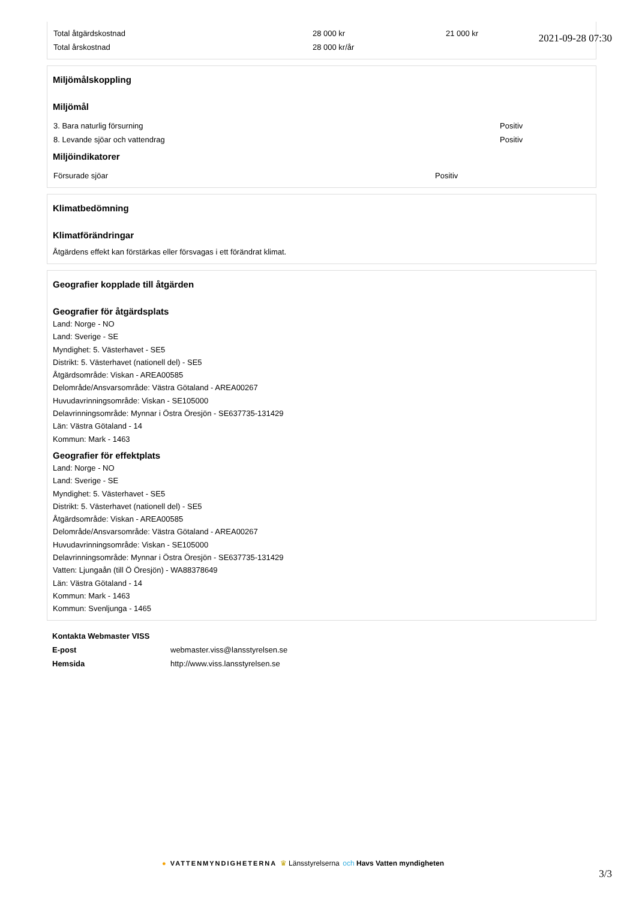2021-09-28 07:30
| Total åtgärdskostnad | 28 000 kr | 21 000 kr |
| Total årskostnad | 28 000 kr/år | |
Miljömålskoppling
Miljömål
| 3. Bara naturlig försurning | Positiv |
| 8. Levande sjöar och vattendrag | Positiv |
Miljöindikatorer
| Försurade sjöar | Positiv |
Klimatbedömning
Klimatförändringar
Åtgärdens effekt kan förstärkas eller försvagas i ett förändrat klimat.
Geografier kopplade till åtgärden
Geografier för åtgärdsplats
Land: Norge - NO
Land: Sverige - SE
Myndighet: 5. Västerhavet - SE5
Distrikt: 5. Västerhavet (nationell del) - SE5
Åtgärdsområde: Viskan - AREA00585
Delområde/Ansvarsområde: Västra Götaland - AREA00267
Huvudavrinningsområde: Viskan - SE105000
Delavrinningsområde: Mynnar i Östra Öresjön - SE637735-131429
Län: Västra Götaland - 14
Kommun: Mark - 1463
Geografier för effektplats
Land: Norge - NO
Land: Sverige - SE
Myndighet: 5. Västerhavet - SE5
Distrikt: 5. Västerhavet (nationell del) - SE5
Åtgärdsområde: Viskan - AREA00585
Delområde/Ansvarsområde: Västra Götaland - AREA00267
Huvudavrinningsområde: Viskan - SE105000
Delavrinningsområde: Mynnar i Östra Öresjön - SE637735-131429
Vatten: Ljungaån (till Ö Öresjön) - WA88378649
Län: Västra Götaland - 14
Kommun: Mark - 1463
Kommun: Svenljunga - 1465
| Kontakta Webmaster VISS | |
| E-post | webmaster.viss@lansstyrelsen.se |
| Hemsida | http://www.viss.lansstyrelsen.se |
● VATTENMYNDIGHETERNA ♛ Länsstyrelserna och Havs Vatten myndigheten
3/3